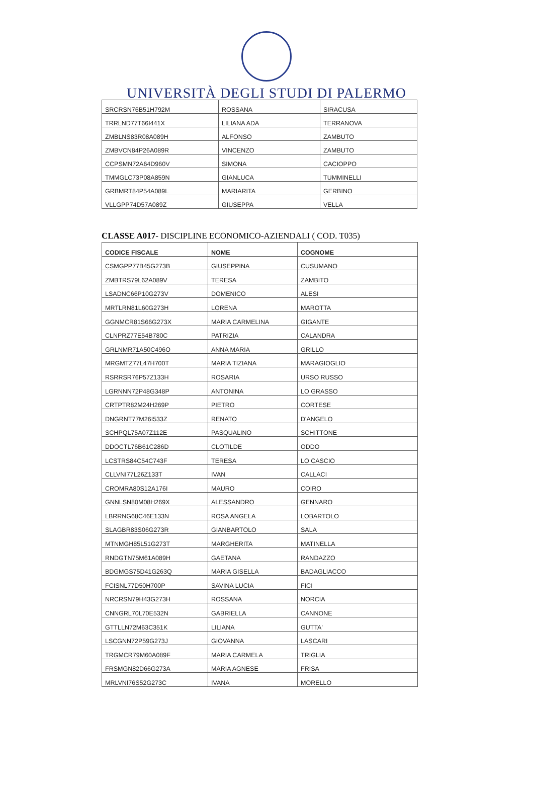UNIVERSITÀ DEGLI STUDI DI PALERMO
| SRCRSN76B51H792M | ROSSANA | SIRACUSA |
| TRRLND77T66I441X | LILIANA ADA | TERRANOVA |
| ZMBLNS83R08A089H | ALFONSO | ZAMBUTO |
| ZMBVCN84P26A089R | VINCENZO | ZAMBUTO |
| CCPSMN72A64D960V | SIMONA | CACIOPPO |
| TMMGLC73P08A859N | GIANLUCA | TUMMINELLI |
| GRBMRT84P54A089L | MARIARITA | GERBINO |
| VLLGPP74D57A089Z | GIUSEPPA | VELLA |
CLASSE A017- DISCIPLINE ECONOMICO-AZIENDALI ( COD. T035)
| CODICE FISCALE | NOME | COGNOME |
| --- | --- | --- |
| CSMGPP77B45G273B | GIUSEPPINA | CUSUMANO |
| ZMBTRS79L62A089V | TERESA | ZAMBITO |
| LSADNC66P10G273V | DOMENICO | ALESI |
| MRTLRN81L60G273H | LORENA | MAROTTA |
| GGNMCR81S66G273X | MARIA CARMELINA | GIGANTE |
| CLNPRZ77E54B780C | PATRIZIA | CALANDRA |
| GRLNMR71A50C496O | ANNA MARIA | GRILLO |
| MRGMTZ77L47H700T | MARIA TIZIANA | MARAGIOGLIO |
| RSRRSR76P57Z133H | ROSARIA | URSO RUSSO |
| LGRNNN72P48G348P | ANTONINA | LO GRASSO |
| CRTPTR82M24H269P | PIETRO | CORTESE |
| DNGRNT77M26I533Z | RENATO | D'ANGELO |
| SCHPQL75A07Z112E | PASQUALINO | SCHITTONE |
| DDOCTL76B61C286D | CLOTILDE | ODDO |
| LCSTRS84C54C743F | TERESA | LO CASCIO |
| CLLVNI77L26Z133T | IVAN | CALLACI |
| CROMRA80S12A176I | MAURO | COIRO |
| GNNLSN80M08H269X | ALESSANDRO | GENNARO |
| LBRRNG68C46E133N | ROSA ANGELA | LOBARTOLO |
| SLAGBR83S06G273R | GIANBARTOLO | SALA |
| MTNMGH85L51G273T | MARGHERITA | MATINELLA |
| RNDGTN75M61A089H | GAETANA | RANDAZZO |
| BDGMGS75D41G263Q | MARIA GISELLA | BADAGLIACCO |
| FCISNL77D50H700P | SAVINA LUCIA | FICI |
| NRCRSN79H43G273H | ROSSANA | NORCIA |
| CNNGRL70L70E532N | GABRIELLA | CANNONE |
| GTTLLN72M63C351K | LILIANA | GUTTA' |
| LSCGNN72P59G273J | GIOVANNA | LASCARI |
| TRGMCR79M60A089F | MARIA CARMELA | TRIGLIA |
| FRSMGN82D66G273A | MARIA AGNESE | FRISA |
| MRLVNI76S52G273C | IVANA | MORELLO |